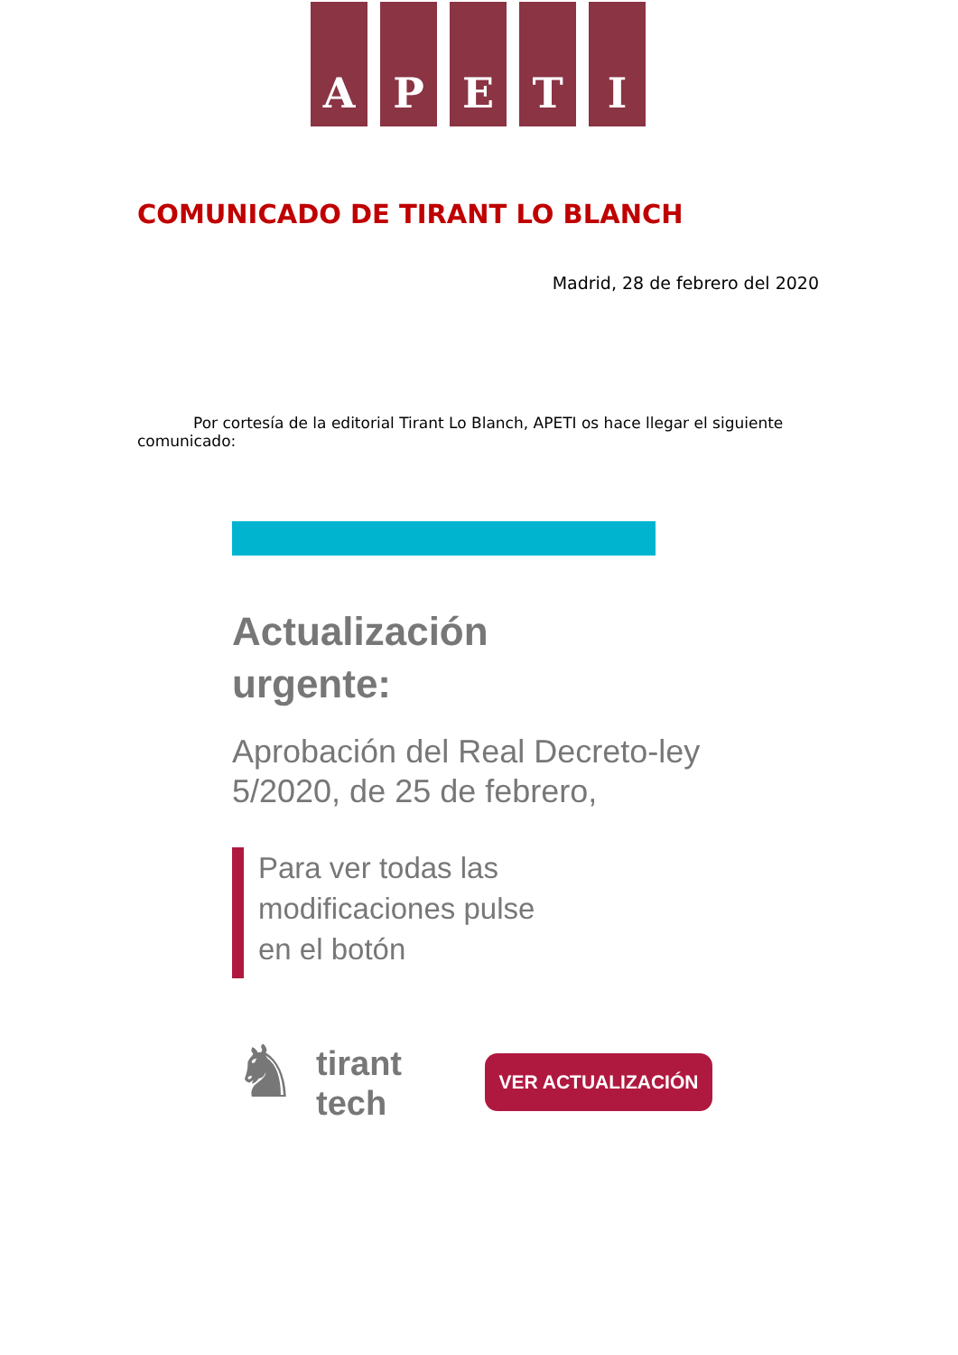A P E T I
COMUNICADO DE TIRANT LO BLANCH
Madrid, 28 de febrero del 2020
Por cortesía de la editorial Tirant Lo Blanch, APETI os hace llegar el siguiente comunicado:
Actualización
urgente:
Aprobación del Real Decreto-ley
5/2020, de 25 de febrero,
Para ver todas las
modificaciones pulse
en el botón
♞
tirant
tech
VER ACTUALIZACIÓN